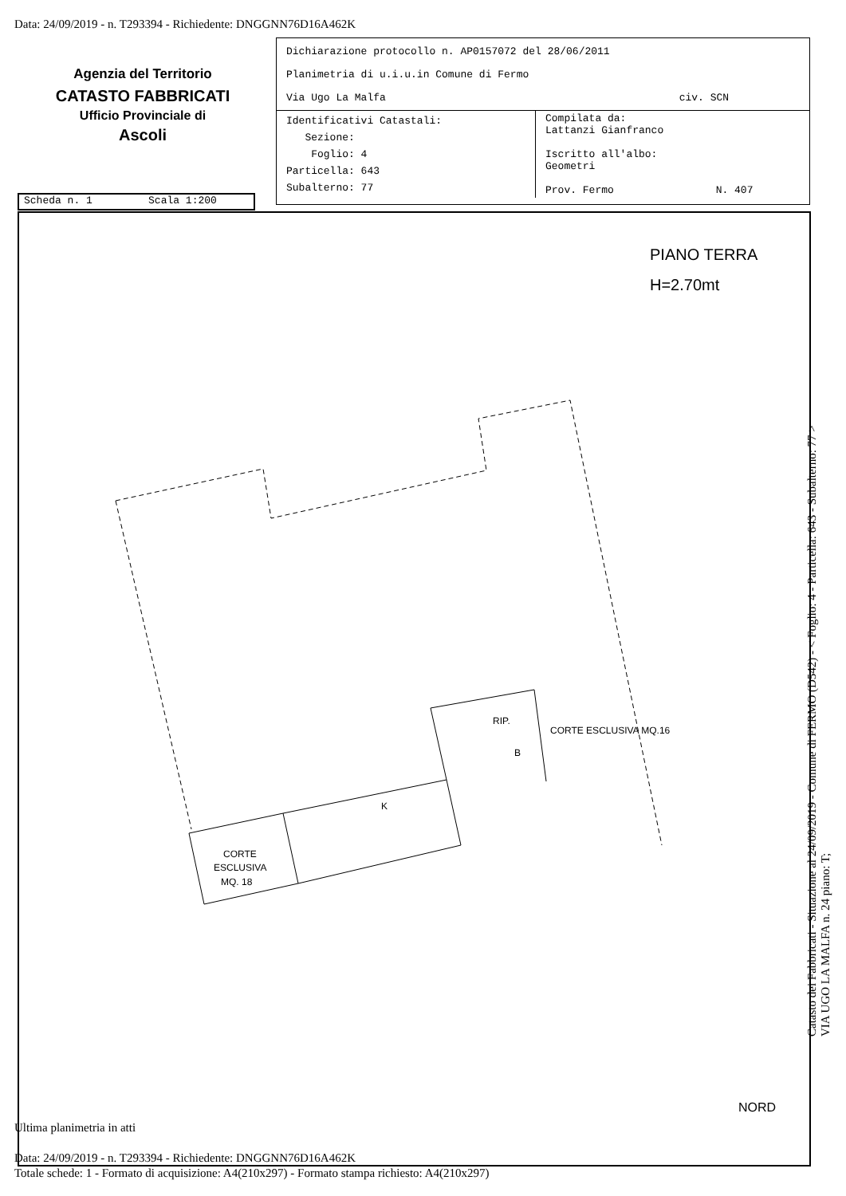Data: 24/09/2019 - n. T293394 - Richiedente: DNGGNN76D16A462K
Agenzia del Territorio
CATASTO FABBRICATI
Ufficio Provinciale di
Ascoli
Dichiarazione protocollo n. AP0157072 del 28/06/2011
Planimetria di u.i.u.in Comune di Fermo
Via Ugo La Malfa civ. SCN
| Identificativi Catastali: Sezione: Foglio: 4 Particella: 643 Subalterno: 77 | Compilata da: Lattanzi Gianfranco Iscritto all'albo: Geometri Prov. Fermo N. 407 |
Scheda n. 1 Scala 1:200
PIANO TERRA
H=2.70mt
CORTE
ESCLUSIVA
MQ. 18
K
RIP.
B
CORTE ESCLUSIVA MQ.16
NORD
Ultima planimetria in atti
Data: 24/09/2019 - n. T293394 - Richiedente: DNGGNN76D16A462K
Totale schede: 1 - Formato di acquisizione: A4(210x297) - Formato stampa richiesto: A4(210x297)
Catasto dei Fabbricati - Situazione al 24/09/2019 - Comune di FERMO (D542) - < Foglio: 4 - Particella: 643 - Subalterno: 77 >
VIA UGO LA MALFA n. 24 piano: T;